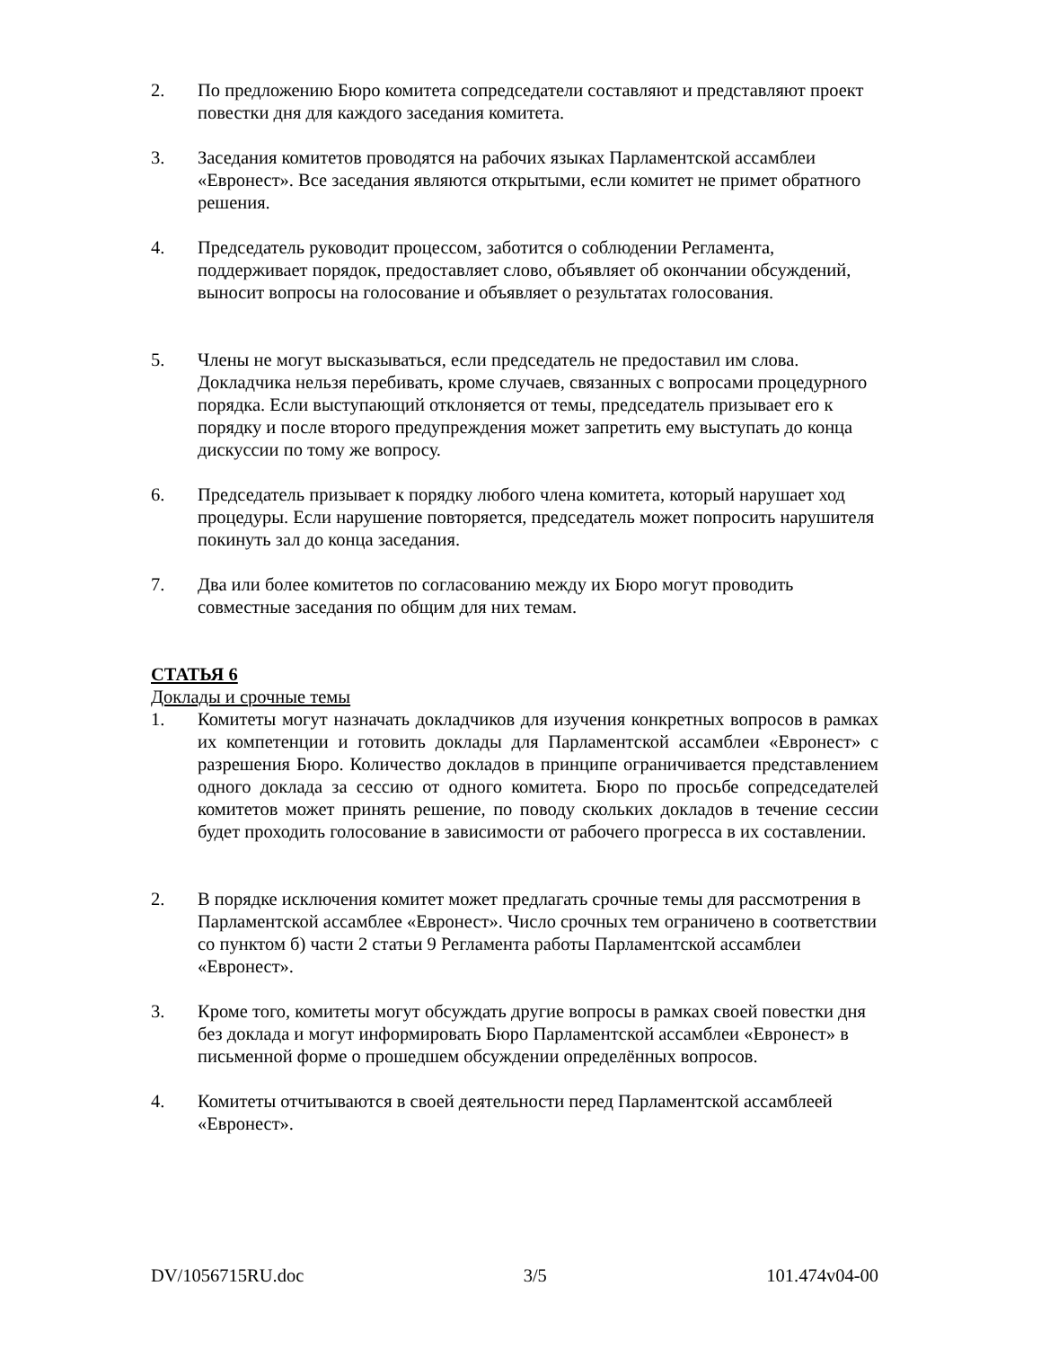2. По предложению Бюро комитета сопредседатели составляют и представляют проект повестки дня для каждого заседания комитета.
3. Заседания комитетов проводятся на рабочих языках Парламентской ассамблеи «Евронест». Все заседания являются открытыми, если комитет не примет обратного решения.
4. Председатель руководит процессом, заботится о соблюдении Регламента, поддерживает порядок, предоставляет слово, объявляет об окончании обсуждений, выносит вопросы на голосование и объявляет о результатах голосования.
5. Члены не могут высказываться, если председатель не предоставил им слова. Докладчика нельзя перебивать, кроме случаев, связанных с вопросами процедурного порядка. Если выступающий отклоняется от темы, председатель призывает его к порядку и после второго предупреждения может запретить ему выступать до конца дискуссии по тому же вопросу.
6. Председатель призывает к порядку любого члена комитета, который нарушает ход процедуры. Если нарушение повторяется, председатель может попросить нарушителя покинуть зал до конца заседания.
7. Два или более комитетов по согласованию между их Бюро могут проводить совместные заседания по общим для них темам.
СТАТЬЯ 6
Доклады и срочные темы
1. Комитеты могут назначать докладчиков для изучения конкретных вопросов в рамках их компетенции и готовить доклады для Парламентской ассамблеи «Евронест» с разрешения Бюро. Количество докладов в принципе ограничивается представлением одного доклада за сессию от одного комитета. Бюро по просьбе сопредседателей комитетов может принять решение, по поводу скольких докладов в течение сессии будет проходить голосование в зависимости от рабочего прогресса в их составлении.
2. В порядке исключения комитет может предлагать срочные темы для рассмотрения в Парламентской ассамблее «Евронест». Число срочных тем ограничено в соответствии со пунктом б) части 2 статьи 9 Регламента работы Парламентской ассамблеи «Евронест».
3. Кроме того, комитеты могут обсуждать другие вопросы в рамках своей повестки дня без доклада и могут информировать Бюро Парламентской ассамблеи «Евронест» в письменной форме о прошедшем обсуждении определённых вопросов.
4. Комитеты отчитываются в своей деятельности перед Парламентской ассамблеей «Евронест».
DV/1056715RU.doc 3/5 101.474v04-00